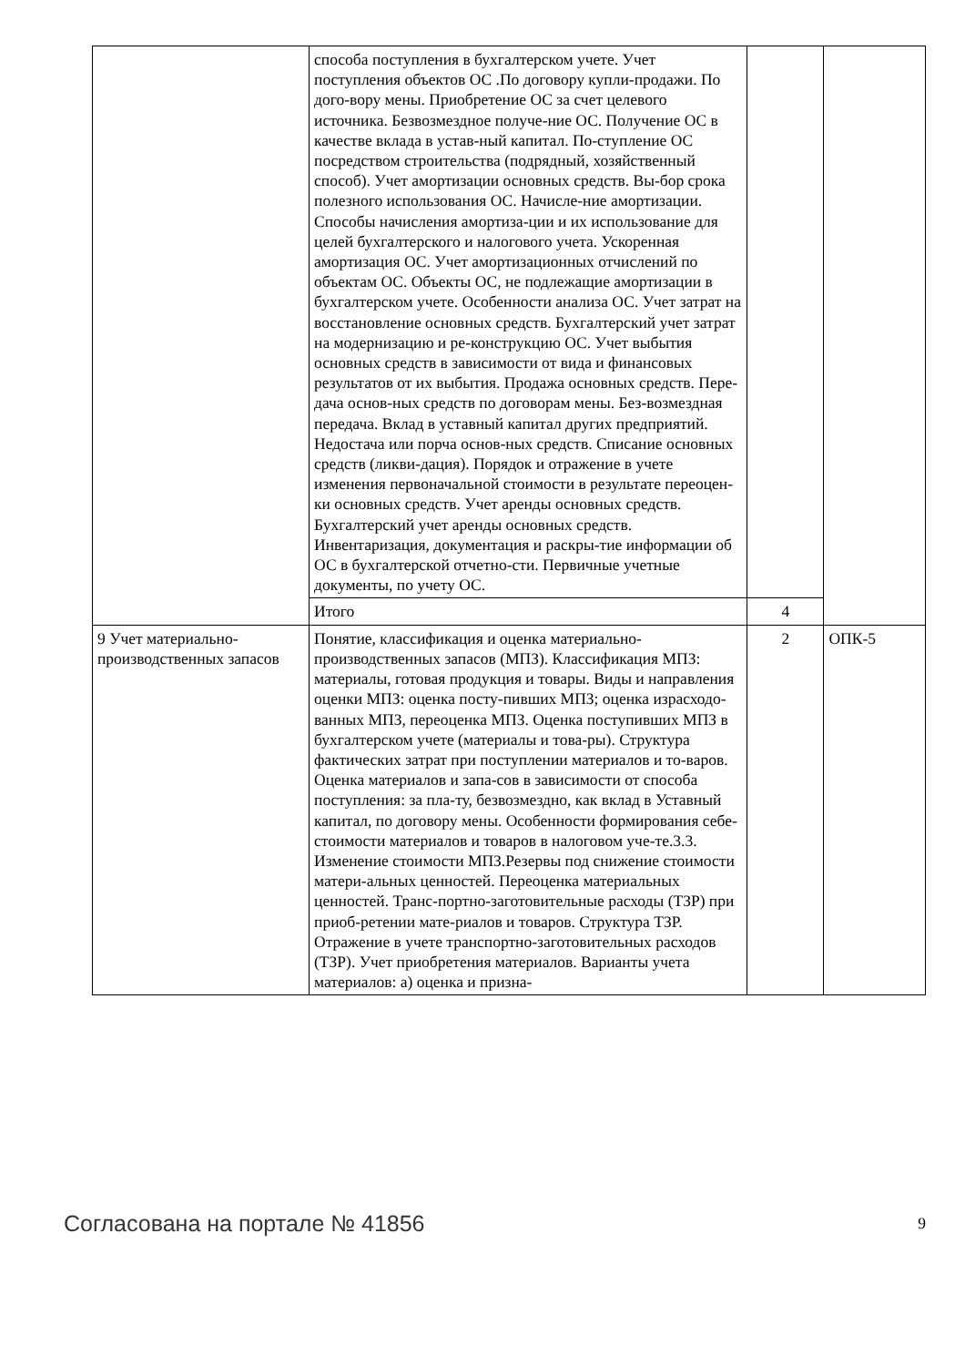| | способа поступления в бухгалтерском учете. Учет поступления объектов ОС .По договору купли-продажи. По дого-вору мены. Приобретение ОС за счет целевого источника. Безвозмездное получе-ние ОС. Получение ОС в качестве вклада в устав-ный капитал. По-ступление ОС посредством строительства (подрядный, хозяйственный способ). Учет амортизации основных средств. Вы-бор срока полезного использования ОС. Начисле-ние амортизации. Способы начисления амортиза-ции и их использование для целей бухгалтерского и налогового учета. Ускоренная амортизация ОС. Учет амортизационных отчислений по объектам ОС. Объекты ОС, не подлежащие амортизации в бухгалтерском учете. Особенности анализа ОС. Учет затрат на восстановление основных средств. Бухгалтерский учет затрат на модернизацию и ре-конструкцию ОС. Учет выбытия основных средств в зависимости от вида и финансовых результатов от их выбытия. Продажа основных средств. Пере-дача основ-ных средств по договорам мены. Без-возмездная передача. Вклад в уставный капитал других предприятий. Недостача или порча основ-ных средств. Списание основных средств (ликви-дация). Порядок и отражение в учете изменения первоначальной стоимости в результате переоцен-ки основных средств. Учет аренды основных средств. Бухгалтерский учет аренды основных средств. Инвентаризация, документация и раскры-тие информации об ОС в бухгалтерской отчетно-сти. Первичные учетные документы, по учету ОС. | | |
| | Итого | 4 | |
| 9 Учет материально-производственных запасов | Понятие, классификация и оценка материально-производственных запасов (МПЗ). Классификация МПЗ: материалы, готовая продукция и товары. Виды и направления оценки МПЗ: оценка посту-пивших МПЗ; оценка израсходо-ванных МПЗ, переоценка МПЗ. Оценка поступивших МПЗ в бухгалтерском учете (материалы и това-ры). Структура фактических затрат при поступлении материалов и то-варов. Оценка материалов и запа-сов в зависимости от способа поступления: за пла-ту, безвозмездно, как вклад в Уставный капитал, по договору мены. Особенности формирования себе-стоимости материалов и товаров в налоговом уче-те.3.3. Изменение стоимости МПЗ.Резервы под снижение стоимости матери-альных ценностей. Переоценка материальных ценностей. Транс-портно-заготовительные расходы (ТЗР) при приоб-ретении мате-риалов и товаров. Структура ТЗР. Отражение в учете транспортно-заготовительных расходов (ТЗР). Учет приобретения материалов. Варианты учета материалов: а) оценка и призна- | 2 | ОПК-5 |
Согласована на портале № 41856 9